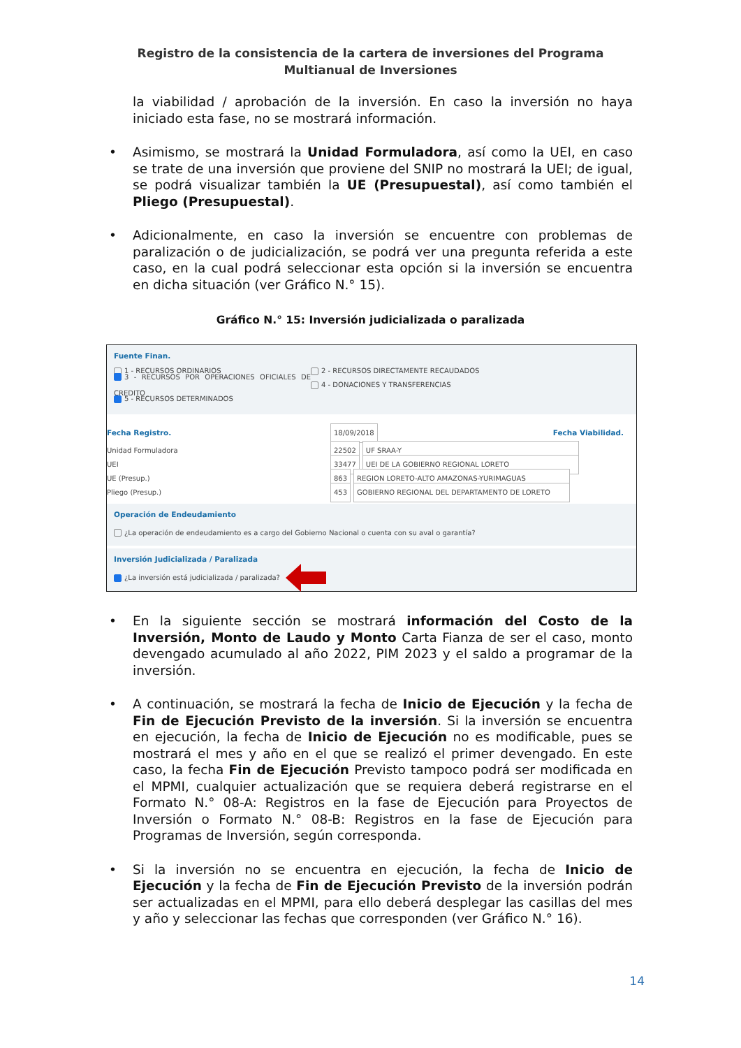Registro de la consistencia de la cartera de inversiones del Programa Multianual de Inversiones
la viabilidad / aprobación de la inversión. En caso la inversión no haya iniciado esta fase, no se mostrará información.
• Asimismo, se mostrará la Unidad Formuladora, así como la UEI, en caso se trate de una inversión que proviene del SNIP no mostrará la UEI; de igual, se podrá visualizar también la UE (Presupuestal), así como también el Pliego (Presupuestal).
• Adicionalmente, en caso la inversión se encuentre con problemas de paralización o de judicialización, se podrá ver una pregunta referida a este caso, en la cual podrá seleccionar esta opción si la inversión se encuentra en dicha situación (ver Gráfico N.° 15).
Gráfico N.° 15: Inversión judicializada o paralizada
Fuente Finan.
1 - RECURSOS ORDINARIOS 2 - RECURSOS DIRECTAMENTE RECAUDADOS
3 - RECURSOS POR OPERACIONES OFICIALES DE CREDITO 4 - DONACIONES Y TRANSFERENCIAS
5 - RECURSOS DETERMINADOS
Fecha Registro. 18/09/2018 Fecha Viabilidad.
Unidad Formuladora 22502 UF SRAA-Y
UEI 33477 UEI DE LA GOBIERNO REGIONAL LORETO
UE (Presup.) 863 REGION LORETO-ALTO AMAZONAS-YURIMAGUAS
Pliego (Presup.) 453 GOBIERNO REGIONAL DEL DEPARTAMENTO DE LORETO
Operación de Endeudamiento
¿La operación de endeudamiento es a cargo del Gobierno Nacional o cuenta con su aval o garantía?
Inversión Judicializada / Paralizada
¿La inversión está judicializada / paralizada?
• En la siguiente sección se mostrará información del Costo de la Inversión, Monto de Laudo y Monto Carta Fianza de ser el caso, monto devengado acumulado al año 2022, PIM 2023 y el saldo a programar de la inversión.
• A continuación, se mostrará la fecha de Inicio de Ejecución y la fecha de Fin de Ejecución Previsto de la inversión. Si la inversión se encuentra en ejecución, la fecha de Inicio de Ejecución no es modificable, pues se mostrará el mes y año en el que se realizó el primer devengado. En este caso, la fecha Fin de Ejecución Previsto tampoco podrá ser modificada en el MPMI, cualquier actualización que se requiera deberá registrarse en el Formato N.° 08-A: Registros en la fase de Ejecución para Proyectos de Inversión o Formato N.° 08-B: Registros en la fase de Ejecución para Programas de Inversión, según corresponda.
• Si la inversión no se encuentra en ejecución, la fecha de Inicio de Ejecución y la fecha de Fin de Ejecución Previsto de la inversión podrán ser actualizadas en el MPMI, para ello deberá desplegar las casillas del mes y año y seleccionar las fechas que corresponden (ver Gráfico N.° 16).
14